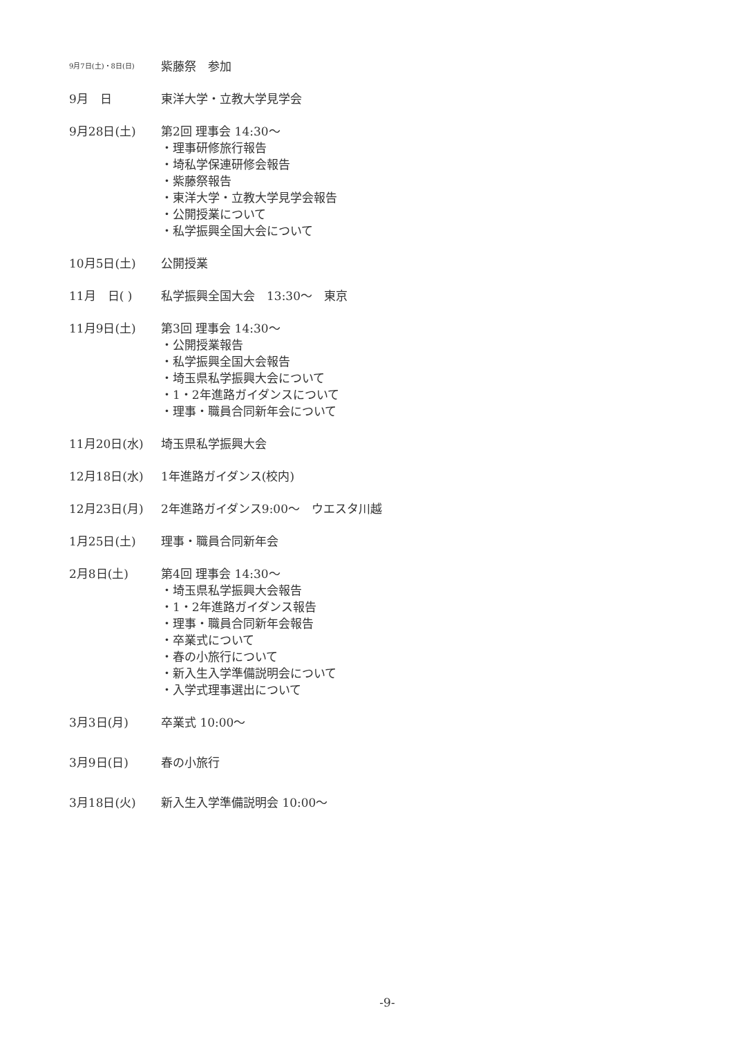9月7日(土)・8日(日)
紫藤祭　参加
9月　日 東洋大学・立教大学見学会
9月28日(土)
第2回 理事会 14:30～
・理事研修旅行報告
・埼私学保連研修会報告
・紫藤祭報告
・東洋大学・立教大学見学会報告
・公開授業について
・私学振興全国大会について
10月5日(土) 公開授業
11月　日( ) 私学振興全国大会　13:30～　東京
11月9日(土)
第3回 理事会 14:30～
・公開授業報告
・私学振興全国大会報告
・埼玉県私学振興大会について
・1・2年進路ガイダンスについて
・理事・職員合同新年会について
11月20日(水) 埼玉県私学振興大会
12月18日(水) 1年進路ガイダンス(校内)
12月23日(月) 2年進路ガイダンス9:00～　ウエスタ川越
1月25日(土) 理事・職員合同新年会
2月8日(土)
第4回 理事会 14:30～
・埼玉県私学振興大会報告
・1・2年進路ガイダンス報告
・理事・職員合同新年会報告
・卒業式について
・春の小旅行について
・新入生入学準備説明会について
・入学式理事選出について
3月3日(月) 卒業式 10:00～
3月9日(日) 春の小旅行
3月18日(火) 新入生入学準備説明会 10:00～
-9-